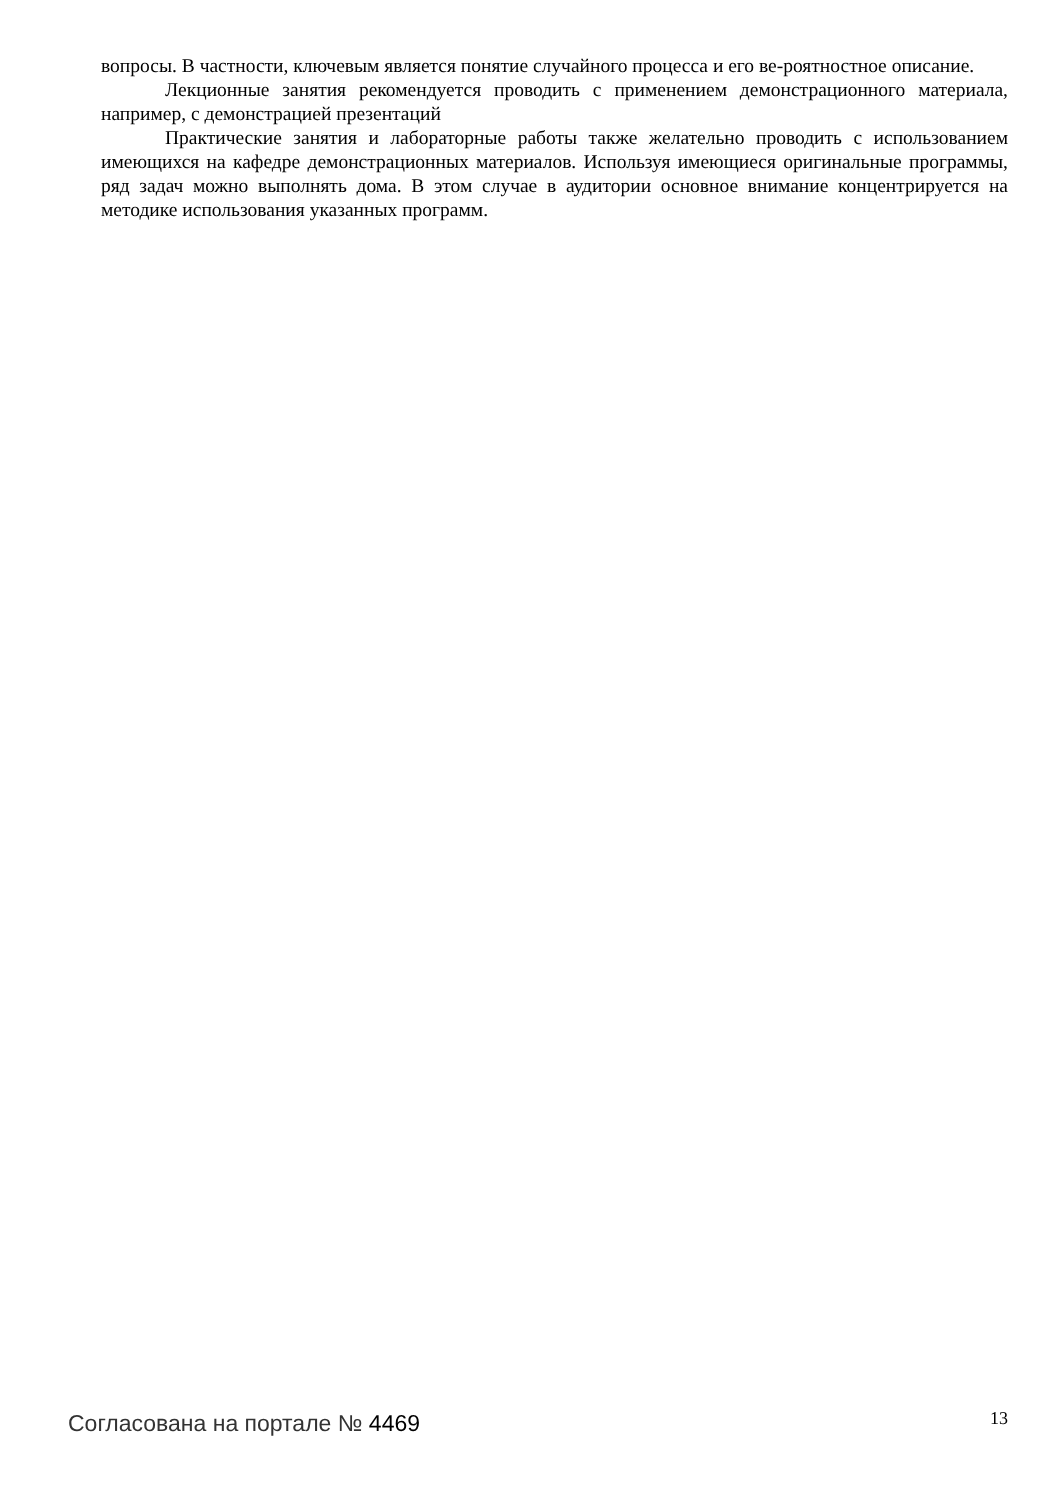вопросы. В частности, ключевым является понятие случайного процесса и его ве-роятностное описание.
Лекционные занятия рекомендуется проводить с применением демонстрационного материала, например, с демонстрацией презентаций
Практические занятия и лабораторные работы также желательно проводить с использованием имеющихся на кафедре демонстрационных материалов. Используя имеющиеся оригинальные программы, ряд задач можно выполнять дома. В этом случае в аудитории основное внимание концентрируется на методике использования указанных программ.
Согласована на портале № 4469 13